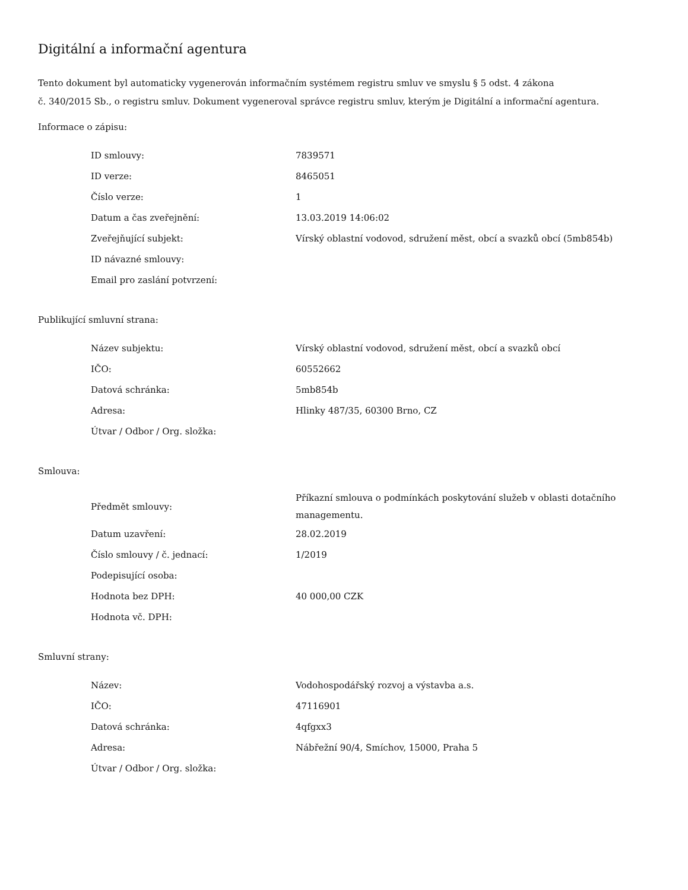Digitální a informační agentura
Tento dokument byl automaticky vygenerován informačním systémem registru smluv ve smyslu § 5 odst. 4 zákona
č. 340/2015 Sb., o registru smluv. Dokument vygeneroval správce registru smluv, kterým je Digitální a informační agentura.
Informace o zápisu:
| ID smlouvy: | 7839571 |
| ID verze: | 8465051 |
| Číslo verze: | 1 |
| Datum a čas zveřejnění: | 13.03.2019 14:06:02 |
| Zveřejňující subjekt: | Vírský oblastní vodovod, sdružení měst, obcí a svazků obcí (5mb854b) |
| ID návazné smlouvy: | |
| Email pro zaslání potvrzení: | |
Publikující smluvní strana:
| Název subjektu: | Vírský oblastní vodovod, sdružení měst, obcí a svazků obcí |
| IČO: | 60552662 |
| Datová schránka: | 5mb854b |
| Adresa: | Hlinky 487/35, 60300 Brno, CZ |
| Útvar / Odbor / Org. složka: | |
Smlouva:
| Předmět smlouvy: | Příkazní smlouva o podmínkách poskytování služeb v oblasti dotačního managementu. |
| Datum uzavření: | 28.02.2019 |
| Číslo smlouvy / č. jednací: | 1/2019 |
| Podepisující osoba: | |
| Hodnota bez DPH: | 40 000,00 CZK |
| Hodnota vč. DPH: | |
Smluvní strany:
| Název: | Vodohospodářský rozvoj a výstavba a.s. |
| IČO: | 47116901 |
| Datová schránka: | 4qfgxx3 |
| Adresa: | Nábřežní 90/4, Smíchov, 15000, Praha 5 |
| Útvar / Odbor / Org. složka: | |